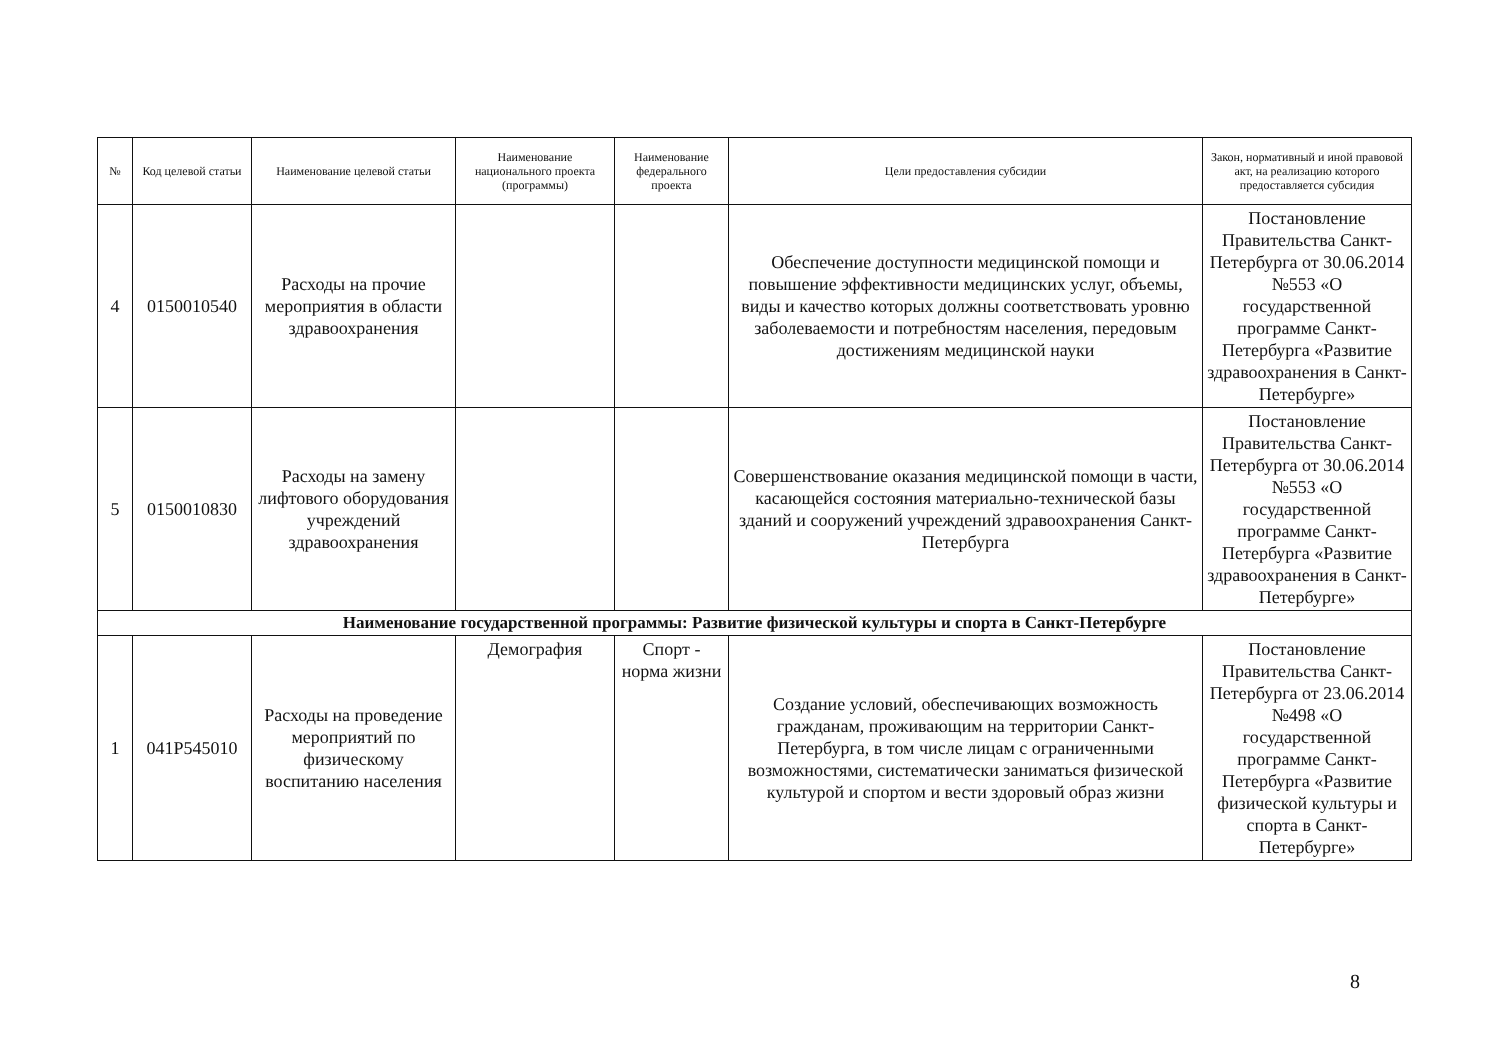| № | Код целевой статьи | Наименование целевой статьи | Наименование национального проекта (программы) | Наименование федерального проекта | Цели предоставления субсидии | Закон, нормативный и иной правовой акт, на реализацию которого предоставляется субсидия |
| --- | --- | --- | --- | --- | --- | --- |
| 4 | 0150010540 | Расходы на прочие мероприятия в области здравоохранения | | | Обеспечение доступности медицинской помощи и повышение эффективности медицинских услуг, объемы, виды и качество которых должны соответствовать уровню заболеваемости и потребностям населения, передовым достижениям медицинской науки | Постановление Правительства Санкт-Петербурга от 30.06.2014 №553 «О государственной программе Санкт-Петербурга «Развитие здравоохранения в Санкт-Петербурге» |
| 5 | 0150010830 | Расходы на замену лифтового оборудования учреждений здравоохранения | | | Совершенствование оказания медицинской помощи в части, касающейся состояния материально-технической базы зданий и сооружений учреждений здравоохранения Санкт-Петербурга | Постановление Правительства Санкт-Петербурга от 30.06.2014 №553 «О государственной программе Санкт-Петербурга «Развитие здравоохранения в Санкт-Петербурге» |
| Наименование государственной программы: Развитие физической культуры и спорта в Санкт-Петербурге | | | | | | |
| 1 | 041P545010 | Расходы на проведение мероприятий по физическому воспитанию населения | Демография | Спорт - норма жизни | Создание условий, обеспечивающих возможность гражданам, проживающим на территории Санкт-Петербурга, в том числе лицам с ограниченными возможностями, систематически заниматься физической культурой и спортом и вести здоровый образ жизни | Постановление Правительства Санкт-Петербурга от 23.06.2014 №498 «О государственной программе Санкт-Петербурга «Развитие физической культуры и спорта в Санкт-Петербурге» |
8